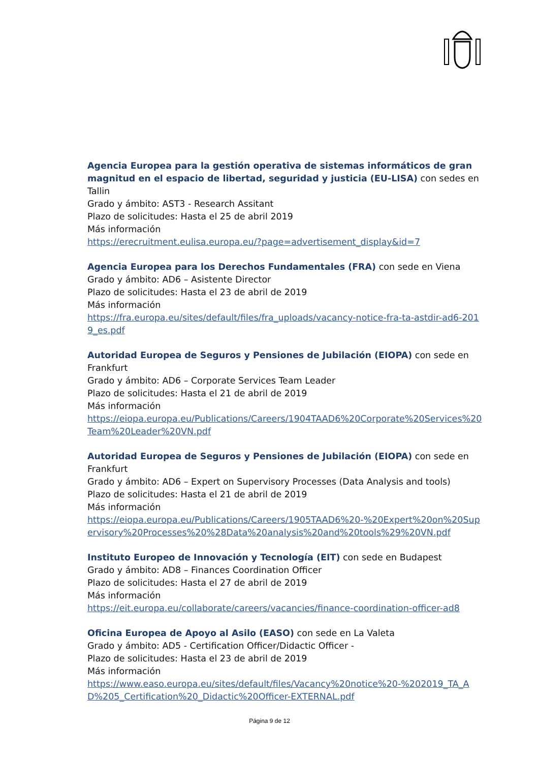Agencia Europea para la gestión operativa de sistemas informáticos de gran magnitud en el espacio de libertad, seguridad y justicia (EU-LISA) con sedes en Tallin
Grado y ámbito: AST3 - Research Assitant
Plazo de solicitudes: Hasta el 25 de abril 2019
Más información
https://erecruitment.eulisa.europa.eu/?page=advertisement_display&id=7
Agencia Europea para los Derechos Fundamentales (FRA) con sede en Viena
Grado y ámbito: AD6 – Asistente Director
Plazo de solicitudes: Hasta el 23 de abril de 2019
Más información
https://fra.europa.eu/sites/default/files/fra_uploads/vacancy-notice-fra-ta-astdir-ad6-2019_es.pdf
Autoridad Europea de Seguros y Pensiones de Jubilación (EIOPA) con sede en Frankfurt
Grado y ámbito: AD6 – Corporate Services Team Leader
Plazo de solicitudes: Hasta el 21 de abril de 2019
Más información
https://eiopa.europa.eu/Publications/Careers/1904TAAD6%20Corporate%20Services%20Team%20Leader%20VN.pdf
Autoridad Europea de Seguros y Pensiones de Jubilación (EIOPA) con sede en Frankfurt
Grado y ámbito: AD6 – Expert on Supervisory Processes (Data Analysis and tools)
Plazo de solicitudes: Hasta el 21 de abril de 2019
Más información
https://eiopa.europa.eu/Publications/Careers/1905TAAD6%20-%20Expert%20on%20Supervisory%20Processes%20%28Data%20analysis%20and%20tools%29%20VN.pdf
Instituto Europeo de Innovación y Tecnología (EIT) con sede en Budapest
Grado y ámbito: AD8 – Finances Coordination Officer
Plazo de solicitudes: Hasta el 27 de abril de 2019
Más información
https://eit.europa.eu/collaborate/careers/vacancies/finance-coordination-officer-ad8
Oficina Europea de Apoyo al Asilo (EASO) con sede en La Valeta
Grado y ámbito: AD5 - Certification Officer/Didactic Officer -
Plazo de solicitudes: Hasta el 23 de abril de 2019
Más información
https://www.easo.europa.eu/sites/default/files/Vacancy%20notice%20-%202019_TA_AD%205_Certification%20_Didactic%20Officer-EXTERNAL.pdf
Página 9 de 12